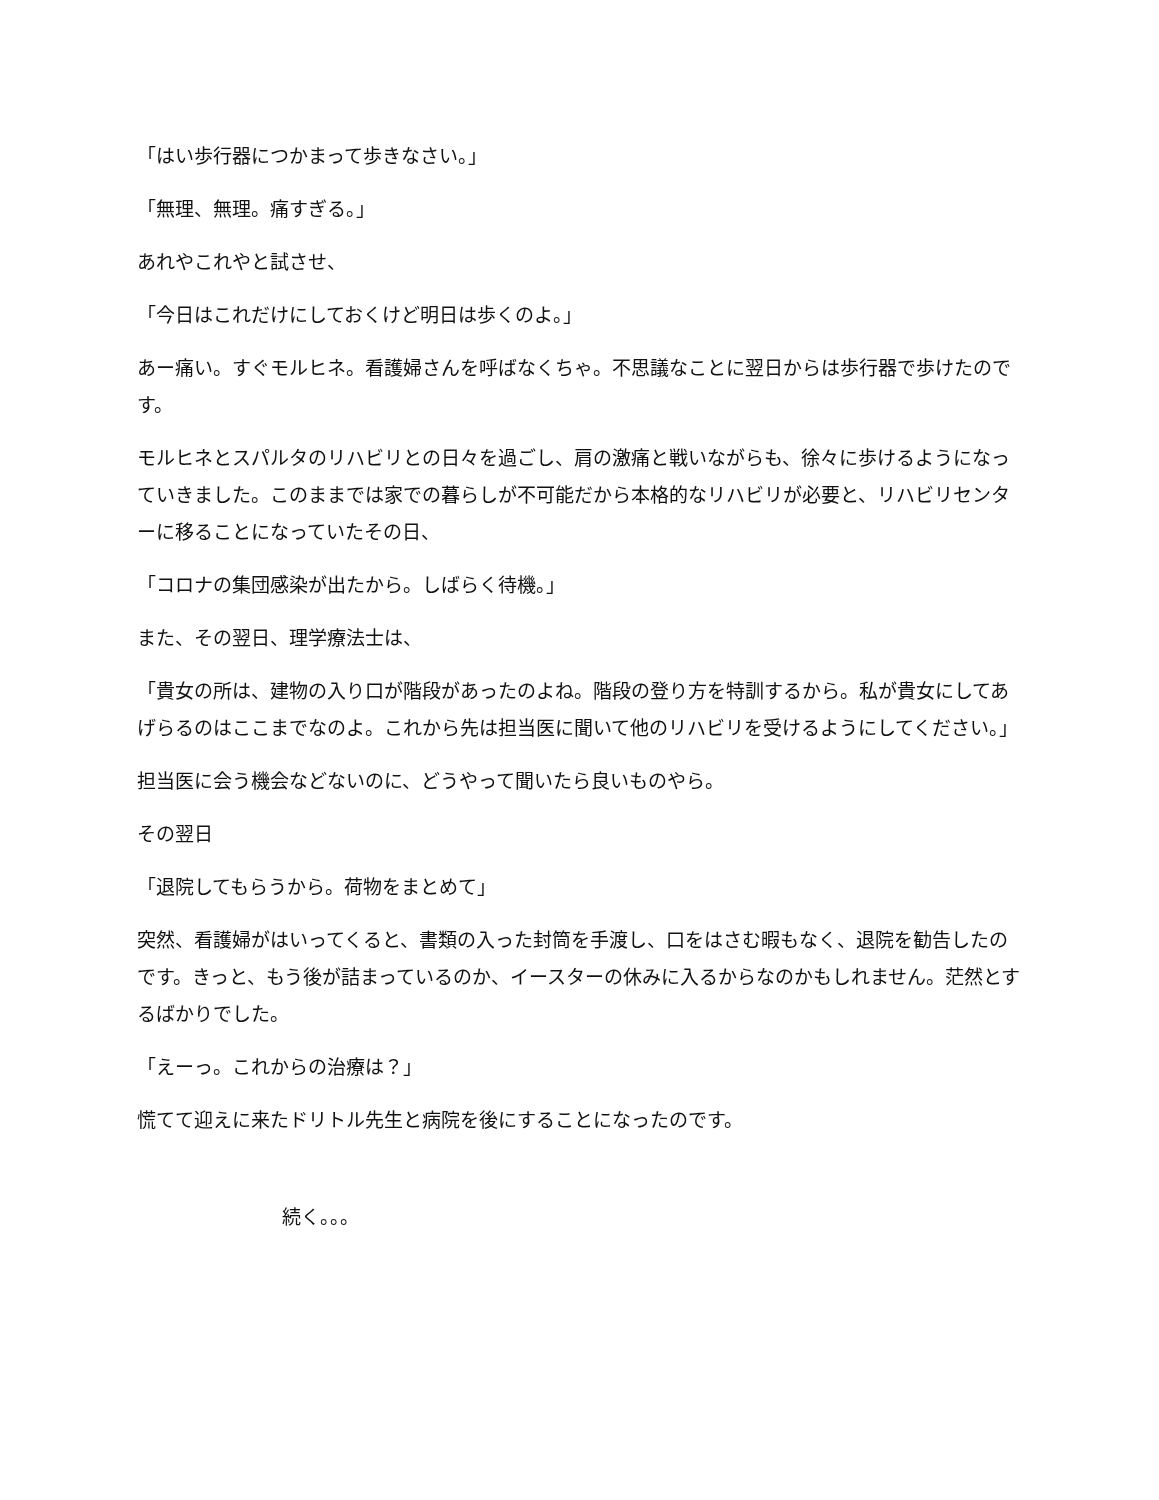「はい歩行器につかまって歩きなさい。」
「無理、無理。痛すぎる。」
あれやこれやと試させ、
「今日はこれだけにしておくけど明日は歩くのよ。」
あー痛い。すぐモルヒネ。看護婦さんを呼ばなくちゃ。不思議なことに翌日からは歩行器で歩けたのです。
モルヒネとスパルタのリハビリとの日々を過ごし、肩の激痛と戦いながらも、徐々に歩けるようになっていきました。このままでは家での暮らしが不可能だから本格的なリハビリが必要と、リハビリセンターに移ることになっていたその日、
「コロナの集団感染が出たから。しばらく待機。」
また、その翌日、理学療法士は、
「貴女の所は、建物の入り口が階段があったのよね。階段の登り方を特訓するから。私が貴女にしてあげらるのはここまでなのよ。これから先は担当医に聞いて他のリハビリを受けるようにしてください。」
担当医に会う機会などないのに、どうやって聞いたら良いものやら。
その翌日
「退院してもらうから。荷物をまとめて」
突然、看護婦がはいってくると、書類の入った封筒を手渡し、口をはさむ暇もなく、退院を勧告したのです。きっと、もう後が詰まっているのか、イースターの休みに入るからなのかもしれません。茫然とするばかりでした。
「えーっ。これからの治療は？」
慌てて迎えに来たドリトル先生と病院を後にすることになったのです。
続く。。。